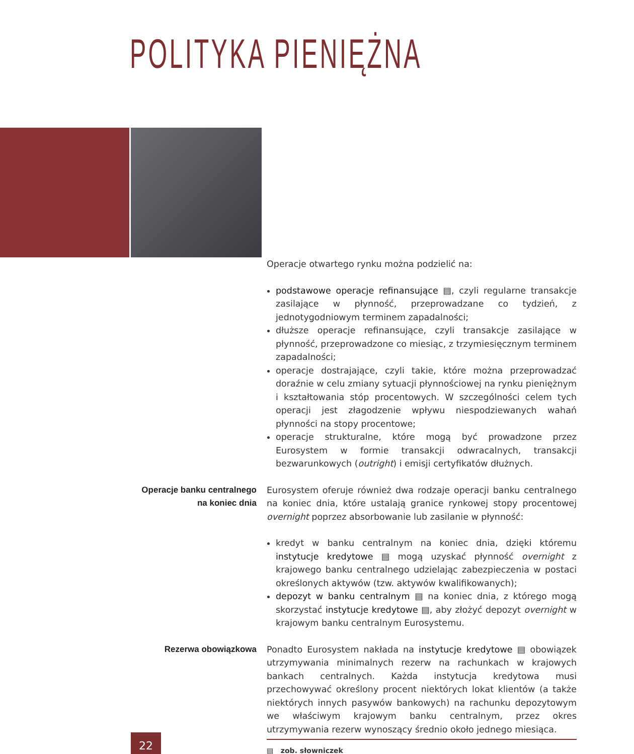POLITYKA PIENIĘŻNA
Operacje otwartego rynku można podzielić na:
podstawowe operacje refinansujące ▤, czyli regularne transakcje zasilające w płynność, przeprowadzane co tydzień, z jednotygodniowym terminem zapadalności;
dłuższe operacje refinansujące, czyli transakcje zasilające w płynność, przeprowadzone co miesiąc, z trzymiesięcznym terminem zapadalności;
operacje dostrajające, czyli takie, które można przeprowadzać doraźnie w celu zmiany sytuacji płynnościowej na rynku pieniężnym i kształtowania stóp procentowych. W szczególności celem tych operacji jest złagodzenie wpływu niespodziewanych wahań płynności na stopy procentowe;
operacje strukturalne, które mogą być prowadzone przez Eurosystem w formie transakcji odwracalnych, transakcji bezwarunkowych (outright) i emisji certyfikatów dłużnych.
Operacje banku centralnego
na koniec dnia
Eurosystem oferuje również dwa rodzaje operacji banku centralnego na koniec dnia, które ustalają granice rynkowej stopy procentowej overnight poprzez absorbowanie lub zasilanie w płynność:
kredyt w banku centralnym na koniec dnia, dzięki któremu instytucje kredytowe ▤ mogą uzyskać płynność overnight z krajowego banku centralnego udzielając zabezpieczenia w postaci określonych aktywów (tzw. aktywów kwalifikowanych);
depozyt w banku centralnym ▤ na koniec dnia, z którego mogą skorzystać instytucje kredytowe ▤, aby złożyć depozyt overnight w krajowym banku centralnym Eurosystemu.
Rezerwa obowiązkowa Ponadto Eurosystem nakłada na instytucje kredytowe ▤ obowiązek utrzymywania minimalnych rezerw na rachunkach w krajowych bankach centralnych. Każda instytucja kredytowa musi przechowywać określony procent niektórych lokat klientów (a także niektórych innych pasywów bankowych) na rachunku depozytowym we właściwym krajowym banku centralnym, przez okres utrzymywania rezerw wynoszący średnio około jednego miesiąca.
▤ zob. słowniczek
22